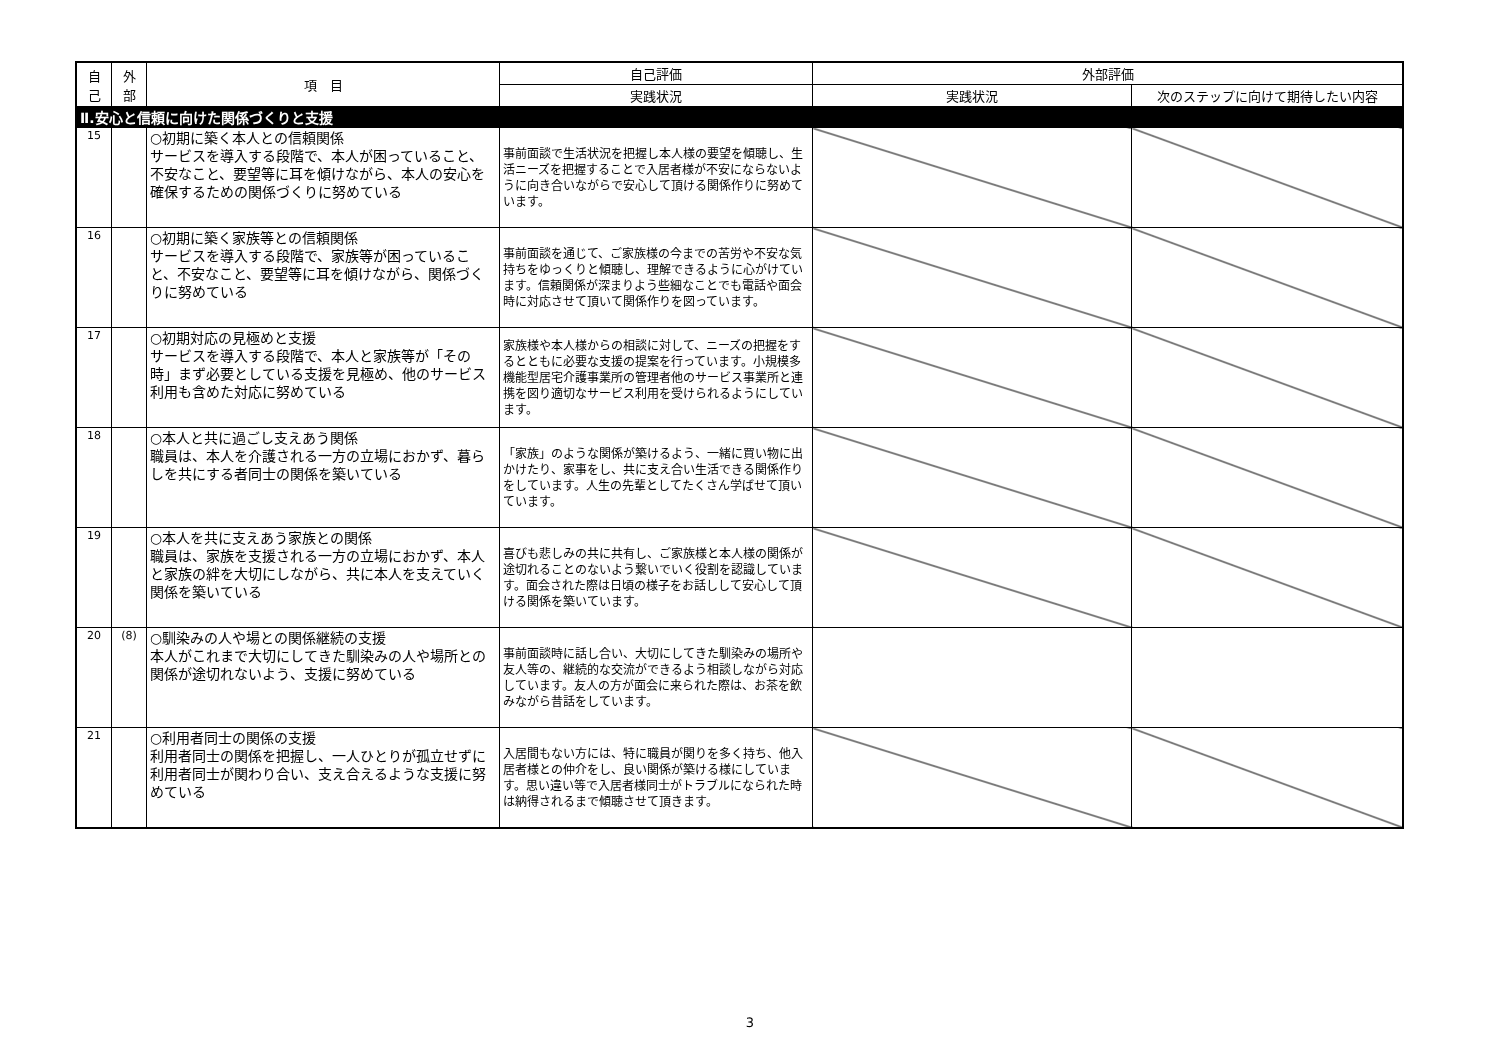| 自 己 | 外 部 | 項 目 | 自己評価 | 外部評価 | |
| --- | --- | --- | --- | --- | --- |
| | | | 実践状況 | 実践状況 | 次のステップに向けて期待したい内容 |
| Ⅱ.安心と信頼に向けた関係づくりと支援 | | | | | |
| 15 | | ○初期に築く本人との信頼関係 サービスを導入する段階で、本人が困っていること、不安なこと、要望等に耳を傾けながら、本人の安心を確保するための関係づくりに努めている | 事前面談で生活状況を把握し本人様の要望を傾聴し、生活ニーズを把握することで入居者様が不安にならないように向き合いながらで安心して頂ける関係作りに努めています。 | | |
| 16 | | ○初期に築く家族等との信頼関係 サービスを導入する段階で、家族等が困っていること、不安なこと、要望等に耳を傾けながら、関係づくりに努めている | 事前面談を通じて、ご家族様の今までの苦労や不安な気持ちをゆっくりと傾聴し、理解できるように心がけています。信頼関係が深まりよう些細なことでも電話や面会時に対応させて頂いて関係作りを図っています。 | | |
| 17 | | ○初期対応の見極めと支援 サービスを導入する段階で、本人と家族等が「その時」まず必要としている支援を見極め、他のサービス利用も含めた対応に努めている | 家族様や本人様からの相談に対して、ニーズの把握をするとともに必要な支援の提案を行っています。小規模多機能型居宅介護事業所の管理者他のサービス事業所と連携を図り適切なサービス利用を受けられるようにしています。 | | |
| 18 | | ○本人と共に過ごし支えあう関係 職員は、本人を介護される一方の立場におかず、暮らしを共にする者同士の関係を築いている | 「家族」のような関係が築けるよう、一緒に買い物に出かけたり、家事をし、共に支え合い生活できる関係作りをしています。人生の先輩としてたくさん学ばせて頂いています。 | | |
| 19 | | ○本人を共に支えあう家族との関係 職員は、家族を支援される一方の立場におかず、本人と家族の絆を大切にしながら、共に本人を支えていく関係を築いている | 喜びも悲しみの共に共有し、ご家族様と本人様の関係が途切れることのないよう繋いでいく役割を認識しています。面会された際は日頃の様子をお話しして安心して頂ける関係を築いています。 | | |
| 20 | (8) | ○馴染みの人や場との関係継続の支援 本人がこれまで大切にしてきた馴染みの人や場所との関係が途切れないよう、支援に努めている | 事前面談時に話し合い、大切にしてきた馴染みの場所や友人等の、継続的な交流ができるよう相談しながら対応しています。友人の方が面会に来られた際は、お茶を飲みながら昔話をしています。 | | |
| 21 | | ○利用者同士の関係の支援 利用者同士の関係を把握し、一人ひとりが孤立せずに利用者同士が関わり合い、支え合えるような支援に努めている | 入居間もない方には、特に職員が関りを多く持ち、他入居者様との仲介をし、良い関係が築ける様にしています。思い違い等で入居者様同士がトラブルになられた時は納得されるまで傾聴させて頂きます。 | | |
3